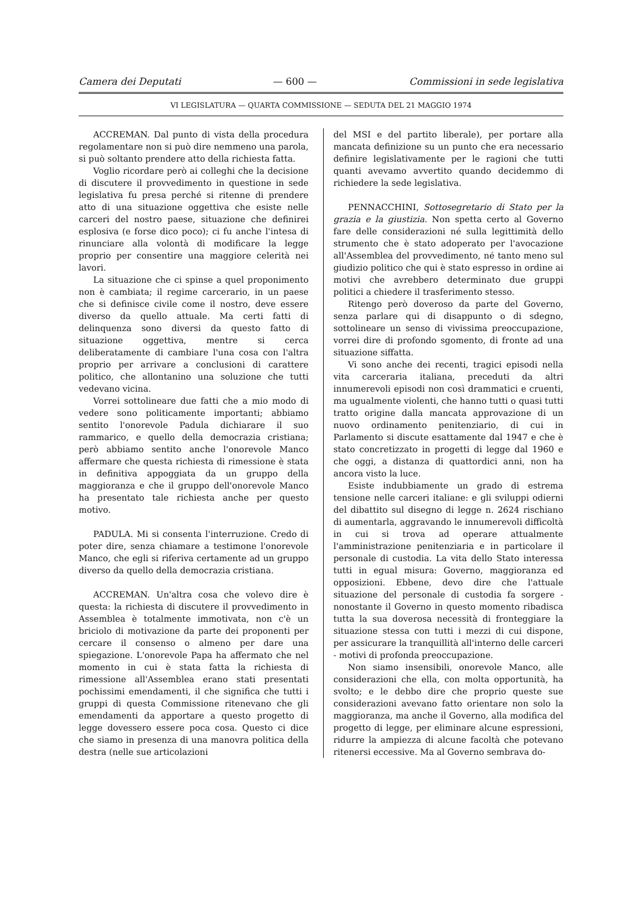Camera dei Deputati — 600 — Commissioni in sede legislativa
VI LEGISLATURA — QUARTA COMMISSIONE — SEDUTA DEL 21 MAGGIO 1974
ACCREMAN. Dal punto di vista della procedura regolamentare non si può dire nemmeno una parola, si può soltanto prendere atto della richiesta fatta.
Voglio ricordare però ai colleghi che la decisione di discutere il provvedimento in questione in sede legislativa fu presa perché si ritenne di prendere atto di una situazione oggettiva che esiste nelle carceri del nostro paese, situazione che definirei esplosiva (e forse dico poco); ci fu anche l'intesa di rinunciare alla volontà di modificare la legge proprio per consentire una maggiore celerità nei lavori.
La situazione che ci spinse a quel proponimento non è cambiata; il regime carcerario, in un paese che si definisce civile come il nostro, deve essere diverso da quello attuale. Ma certi fatti di delinquenza sono diversi da questo fatto di situazione oggettiva, mentre si cerca deliberatamente di cambiare l'una cosa con l'altra proprio per arrivare a conclusioni di carattere politico, che allontanino una soluzione che tutti vedevano vicina.
Vorrei sottolineare due fatti che a mio modo di vedere sono politicamente importanti; abbiamo sentito l'onorevole Padula dichiarare il suo rammarico, e quello della democrazia cristiana; però abbiamo sentito anche l'onorevole Manco affermare che questa richiesta di rimessione è stata in definitiva appoggiata da un gruppo della maggioranza e che il gruppo dell'onorevole Manco ha presentato tale richiesta anche per questo motivo.
PADULA. Mi si consenta l'interruzione. Credo di poter dire, senza chiamare a testimone l'onorevole Manco, che egli si riferiva certamente ad un gruppo diverso da quello della democrazia cristiana.
ACCREMAN. Un'altra cosa che volevo dire è questa: la richiesta di discutere il provvedimento in Assemblea è totalmente immotivata, non c'è un briciolo di motivazione da parte dei proponenti per cercare il consenso o almeno per dare una spiegazione. L'onorevole Papa ha affermato che nel momento in cui è stata fatta la richiesta di rimessione all'Assemblea erano stati presentati pochissimi emendamenti, il che significa che tutti i gruppi di questa Commissione ritenevano che gli emendamenti da apportare a questo progetto di legge dovessero essere poca cosa. Questo ci dice che siamo in presenza di una manovra politica della destra (nelle sue articolazioni
del MSI e del partito liberale), per portare alla mancata definizione su un punto che era necessario definire legislativamente per le ragioni che tutti quanti avevamo avvertito quando decidemmo di richiedere la sede legislativa.
PENNACCHINI, Sottosegretario di Stato per la grazia e la giustizia. Non spetta certo al Governo fare delle considerazioni né sulla legittimità dello strumento che è stato adoperato per l'avocazione all'Assemblea del provvedimento, né tanto meno sul giudizio politico che qui è stato espresso in ordine ai motivi che avrebbero determinato due gruppi politici a chiedere il trasferimento stesso.
Ritengo però doveroso da parte del Governo, senza parlare qui di disappunto o di sdegno, sottolineare un senso di vivissima preoccupazione, vorrei dire di profondo sgomento, di fronte ad una situazione siffatta.
Vi sono anche dei recenti, tragici episodi nella vita carceraria italiana, preceduti da altri innumerevoli episodi non così drammatici e cruenti, ma ugualmente violenti, che hanno tutti o quasi tutti tratto origine dalla mancata approvazione di un nuovo ordinamento penitenziario, di cui in Parlamento si discute esattamente dal 1947 e che è stato concretizzato in progetti di legge dal 1960 e che oggi, a distanza di quattordici anni, non ha ancora visto la luce.
Esiste indubbiamente un grado di estrema tensione nelle carceri italiane: e gli sviluppi odierni del dibattito sul disegno di legge n. 2624 rischiano di aumentarla, aggravando le innumerevoli difficoltà in cui si trova ad operare attualmente l'amministrazione penitenziaria e in particolare il personale di custodia. La vita dello Stato interessa tutti in egual misura: Governo, maggioranza ed opposizioni. Ebbene, devo dire che l'attuale situazione del personale di custodia fa sorgere - nonostante il Governo in questo momento ribadisca tutta la sua doverosa necessità di fronteggiare la situazione stessa con tutti i mezzi di cui dispone, per assicurare la tranquillità all'interno delle carceri - motivi di profonda preoccupazione.
Non siamo insensibili, onorevole Manco, alle considerazioni che ella, con molta opportunità, ha svolto; e le debbo dire che proprio queste sue considerazioni avevano fatto orientare non solo la maggioranza, ma anche il Governo, alla modifica del progetto di legge, per eliminare alcune espressioni, ridurre la ampiezza di alcune facoltà che potevano ritenersi eccessive. Ma al Governo sembrava do-